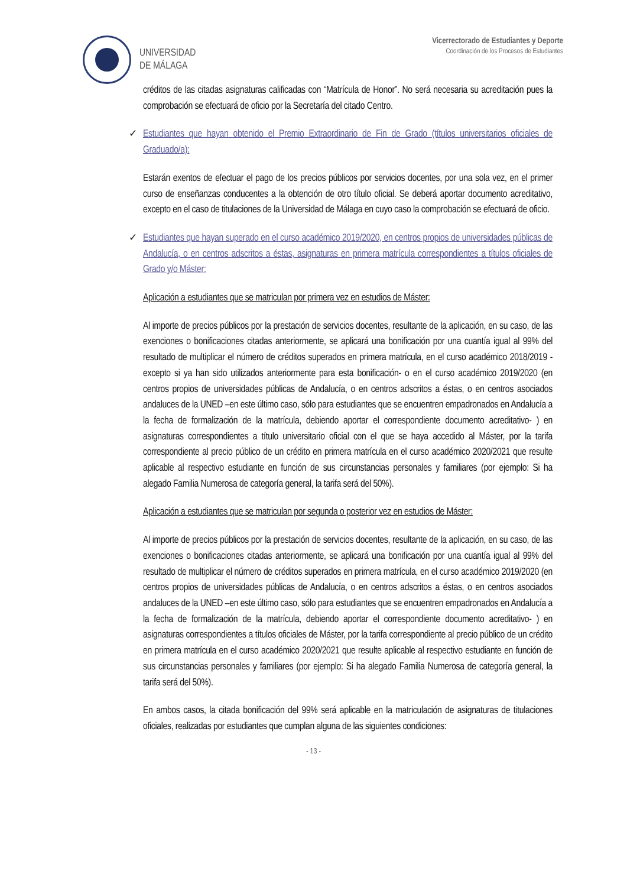UNIVERSIDAD
DE MÁLAGA
Vicerrectorado de Estudiantes y Deporte
Coordinación de los Procesos de Estudiantes
créditos de las citadas asignaturas calificadas con “Matrícula de Honor”. No será necesaria su acreditación pues la comprobación se efectuará de oficio por la Secretaría del citado Centro.
✓ Estudiantes que hayan obtenido el Premio Extraordinario de Fin de Grado (títulos universitarios oficiales de Graduado/a):
Estarán exentos de efectuar el pago de los precios públicos por servicios docentes, por una sola vez, en el primer curso de enseñanzas conducentes a la obtención de otro título oficial. Se deberá aportar documento acreditativo, excepto en el caso de titulaciones de la Universidad de Málaga en cuyo caso la comprobación se efectuará de oficio.
✓ Estudiantes que hayan superado en el curso académico 2019/2020, en centros propios de universidades públicas de Andalucía, o en centros adscritos a éstas, asignaturas en primera matrícula correspondientes a títulos oficiales de Grado y/o Máster:
Aplicación a estudiantes que se matriculan por primera vez en estudios de Máster:
Al importe de precios públicos por la prestación de servicios docentes, resultante de la aplicación, en su caso, de las exenciones o bonificaciones citadas anteriormente, se aplicará una bonificación por una cuantía igual al 99% del resultado de multiplicar el número de créditos superados en primera matrícula, en el curso académico 2018/2019 -excepto si ya han sido utilizados anteriormente para esta bonificación- o en el curso académico 2019/2020 (en centros propios de universidades públicas de Andalucía, o en centros adscritos a éstas, o en centros asociados andaluces de la UNED –en este último caso, sólo para estudiantes que se encuentren empadronados en Andalucía a la fecha de formalización de la matrícula, debiendo aportar el correspondiente documento acreditativo- ) en asignaturas correspondientes a título universitario oficial con el que se haya accedido al Máster, por la tarifa correspondiente al precio público de un crédito en primera matrícula en el curso académico 2020/2021 que resulte aplicable al respectivo estudiante en función de sus circunstancias personales y familiares (por ejemplo: Si ha alegado Familia Numerosa de categoría general, la tarifa será del 50%).
Aplicación a estudiantes que se matriculan por segunda o posterior vez en estudios de Máster:
Al importe de precios públicos por la prestación de servicios docentes, resultante de la aplicación, en su caso, de las exenciones o bonificaciones citadas anteriormente, se aplicará una bonificación por una cuantía igual al 99% del resultado de multiplicar el número de créditos superados en primera matrícula, en el curso académico 2019/2020 (en centros propios de universidades públicas de Andalucía, o en centros adscritos a éstas, o en centros asociados andaluces de la UNED –en este último caso, sólo para estudiantes que se encuentren empadronados en Andalucía a la fecha de formalización de la matrícula, debiendo aportar el correspondiente documento acreditativo- ) en asignaturas correspondientes a títulos oficiales de Máster, por la tarifa correspondiente al precio público de un crédito en primera matrícula en el curso académico 2020/2021 que resulte aplicable al respectivo estudiante en función de sus circunstancias personales y familiares (por ejemplo: Si ha alegado Familia Numerosa de categoría general, la tarifa será del 50%).
En ambos casos, la citada bonificación del 99% será aplicable en la matriculación de asignaturas de titulaciones oficiales, realizadas por estudiantes que cumplan alguna de las siguientes condiciones:
- 13 -